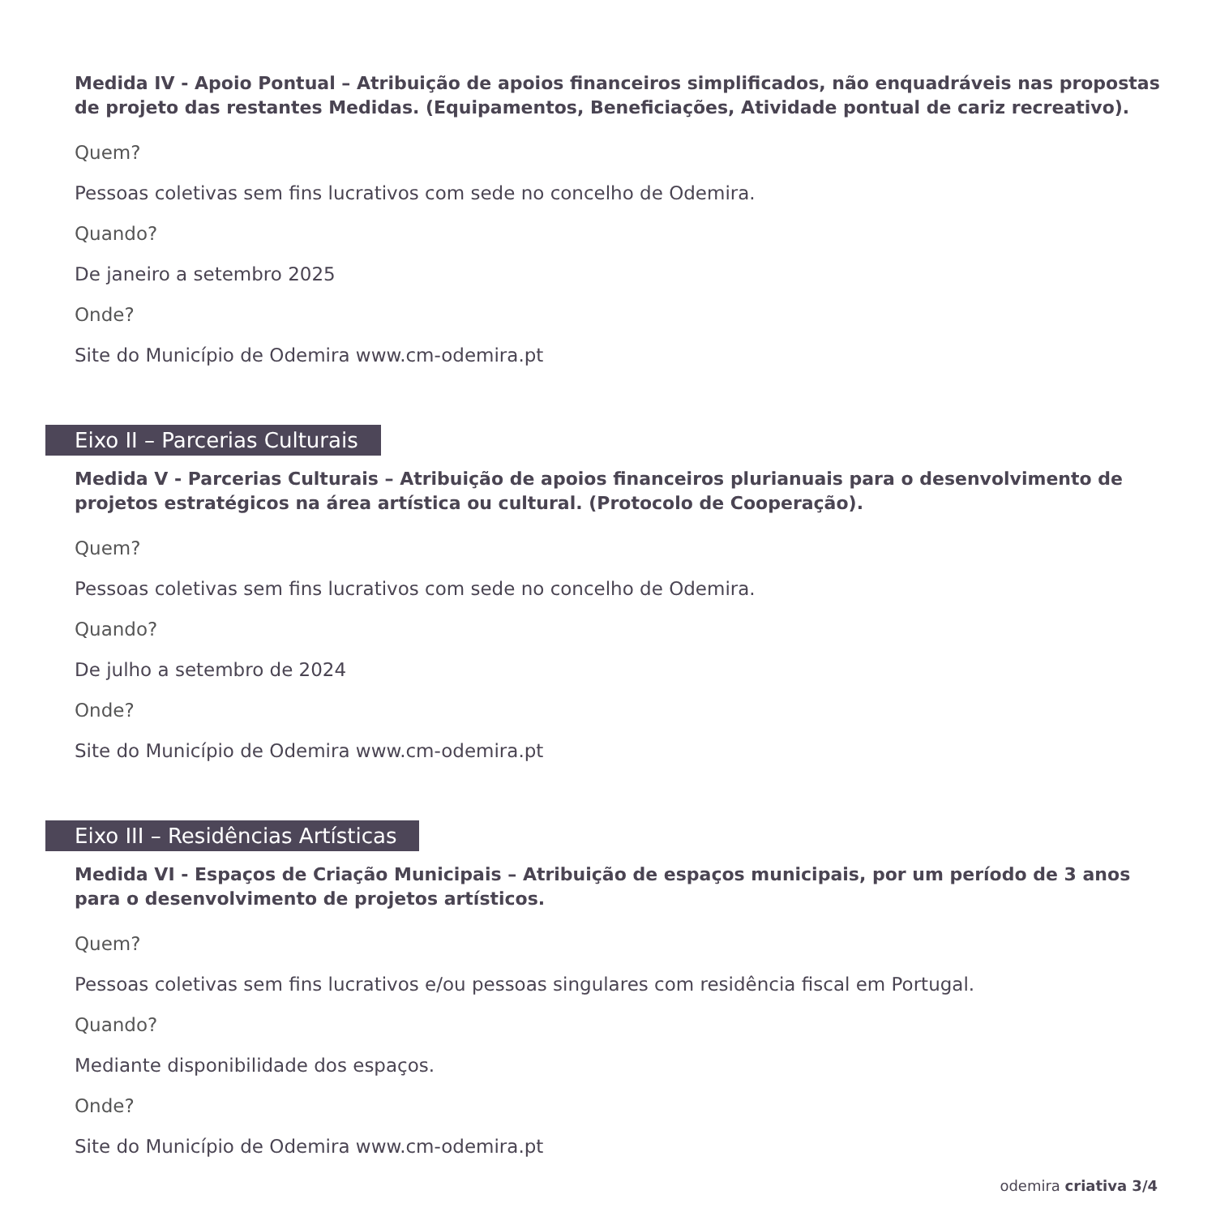Medida IV - Apoio Pontual – Atribuição de apoios financeiros simplificados, não enquadráveis nas propostas de projeto das restantes Medidas. (Equipamentos, Beneficiações, Atividade pontual de cariz recreativo).
Quem?
Pessoas coletivas sem fins lucrativos com sede no concelho de Odemira.
Quando?
De janeiro a setembro 2025
Onde?
Site do Município de Odemira www.cm-odemira.pt
Eixo II – Parcerias Culturais
Medida V - Parcerias Culturais – Atribuição de apoios financeiros plurianuais para o desenvolvimento de projetos estratégicos na área artística ou cultural. (Protocolo de Cooperação).
Quem?
Pessoas coletivas sem fins lucrativos com sede no concelho de Odemira.
Quando?
De julho a setembro de 2024
Onde?
Site do Município de Odemira www.cm-odemira.pt
Eixo III – Residências Artísticas
Medida VI - Espaços de Criação Municipais – Atribuição de espaços municipais, por um período de 3 anos para o desenvolvimento de projetos artísticos.
Quem?
Pessoas coletivas sem fins lucrativos e/ou pessoas singulares com residência fiscal em Portugal.
Quando?
Mediante disponibilidade dos espaços.
Onde?
Site do Município de Odemira www.cm-odemira.pt
odemira criativa 3/4